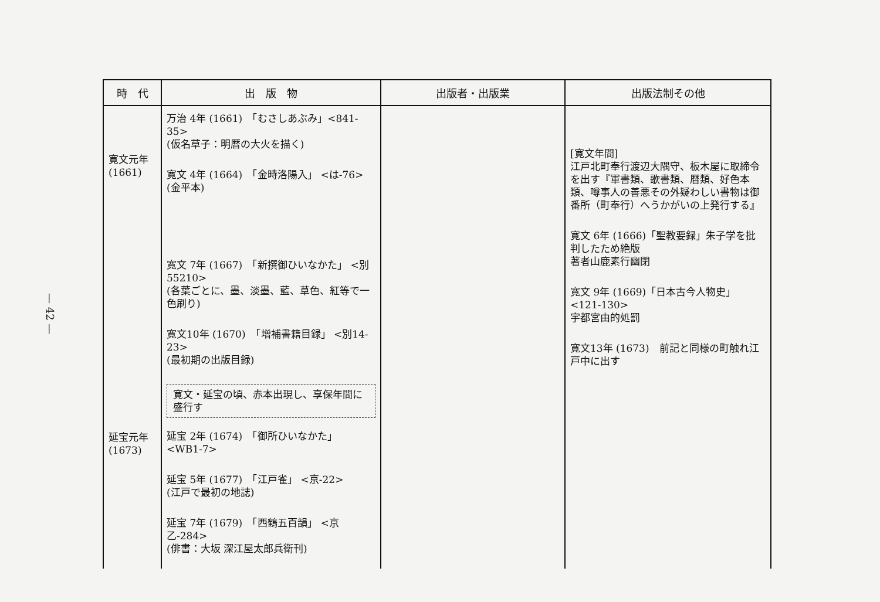— 42 —
| 時 代 | 出 版 物 | 出版者・出版業 | 出版法制その他 |
| --- | --- | --- | --- |
| 寛文元年 (1661) 延宝元年 (1673) | 万治 4年 (1661) 「むさしあぶみ」<841-35> (仮名草子：明暦の大火を描く) 寛文 4年 (1664) 「金時洛陽入」 <は-76> (金平本) 寛文 7年 (1667) 「新撰御ひいなかた」 <別55210> (各葉ごとに、墨、淡墨、藍、草色、紅等で一色刷り) 寛文10年 (1670) 「増補書籍目録」 <別14-23> (最初期の出版目録) 寛文・延宝の頃、赤本出現し、享保年間に盛行す 延宝 2年 (1674) 「御所ひいなかた」 <WB1-7> 延宝 5年 (1677) 「江戸雀」 <京-22> (江戸で最初の地誌) 延宝 7年 (1679) 「西鶴五百韻」 <京乙-284> (俳書：大坂 深江屋太郎兵衛刊) | | [寛文年間] 江戸北町奉行渡辺大隅守、板木屋に取締令を出す『軍書類、歌書類、暦類、好色本類、噂事人の善悪その外疑わしい書物は御番所（町奉行）へうかがいの上発行する』 寛文 6年 (1666)「聖教要録」朱子学を批判したため絶版 著者山鹿素行幽閉 寛文 9年 (1669)「日本古今人物史」 <121-130> 宇都宮由的処罰 寛文13年 (1673) 前記と同様の町触れ江戸中に出す |